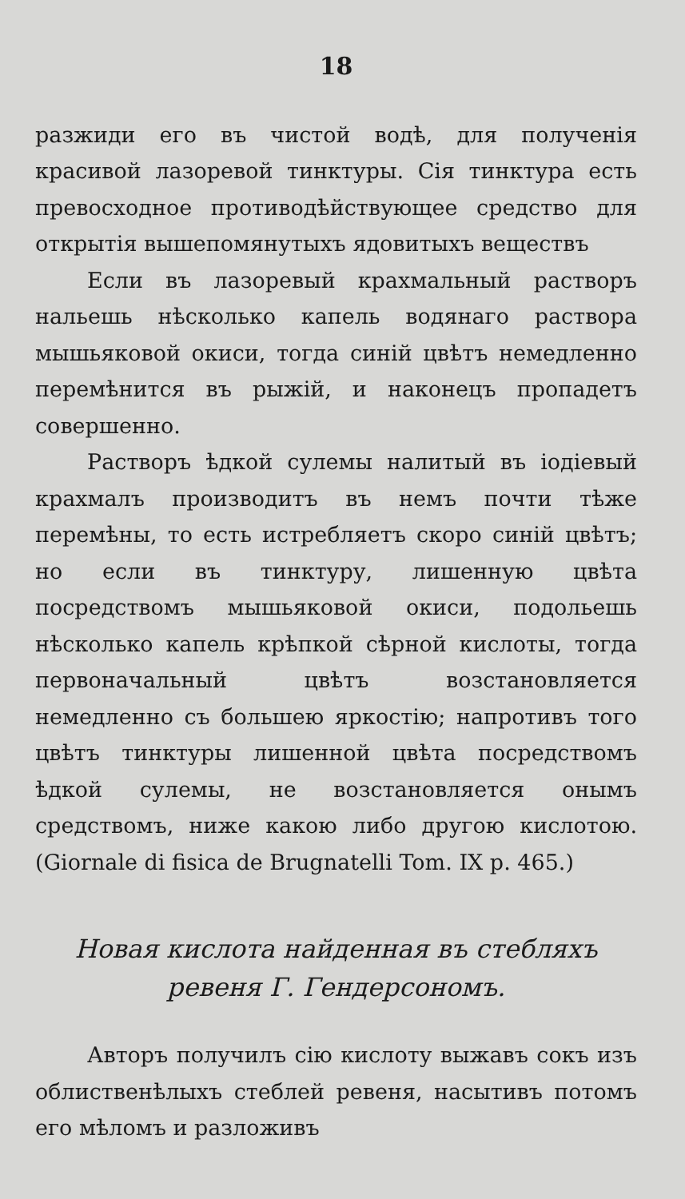18
разжиди его въ чистой водѣ, для полученія красивой лазоревой тинктуры. Сія тинктура есть превосходное противодѣйствующее средство для открытія вышепомянутыхъ ядовитыхъ веществъ
Если въ лазоревый крахмальный растворъ нальешь нѣсколько капель водянаго раствора мышьяковой окиси, тогда синій цвѣтъ немедленно перемѣнится въ рыжій, и наконецъ пропадетъ совершенно.
Растворъ ѣдкой сулемы налитый въ іодіевый крахмалъ производитъ въ немъ почти тѣже перемѣны, то есть истребляетъ скоро синій цвѣтъ; но если въ тинктуру, лишенную цвѣта посредствомъ мышьяковой окиси, подольешь нѣсколько капель крѣпкой сѣрной кислоты, тогда первоначальный цвѣтъ возстановляется немедленно съ большею яркостію; напротивъ того цвѣтъ тинктуры лишенной цвѣта посредствомъ ѣдкой сулемы, не возстановляется онымъ средствомъ, ниже какою либо другою кислотою. (Giornale di fisica de Brugnatelli Tom. IX p. 465.)
Новая кислота найденная въ стебляхъ ревеня Г. Гендерсономъ.
Авторъ получилъ сію кислоту выжавъ сокъ изъ облиственѣлыхъ стеблей ревеня, насытивъ потомъ его мѣломъ и разложивъ